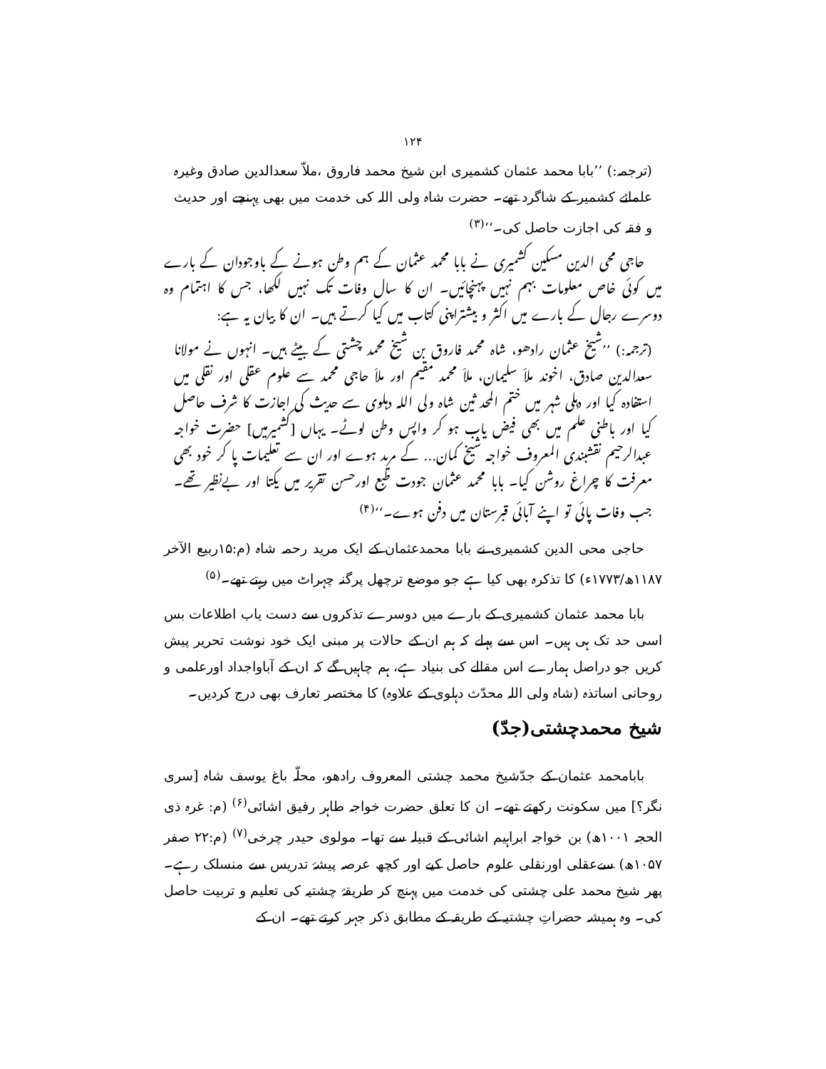۱۲۴
(ترجمہ:) ’’بابا محمد عثمان کشمیری ابن شیخ محمد فاروق ،ملاّ سعدالدین صادق وغیرہ علمائے کشمیر کے شاگرد تھے۔ حضرت شاہ ولی اللہ کی خدمت میں بھی پہنچے اور حدیث و فقہ کی اجازت حاصل کی۔‘‘<sup>(۳)</sup>
حاجی محی الدین مسکین کشمیری نے بابا محمد عثمان کے ہم وطن ہونے کے باوجودان کے بارے میں کوئی خاص معلومات بہم نہیں پہنچائیں۔ ان کا سال وفات تک نہیں لکھا، جس کا اہتمام وہ دوسرے رجال کے بارے میں اکثر و بیشتراپنی کتاب میں کیا کرتے ہیں۔ ان کا بیان یہ ہے:
(ترجمہ:) ’’شیخ عثمان رادھو، شاہ محمد فاروق بن شیخ محمد چشتی کے بیٹے ہیں۔ انہوں نے مولانا سعدالدین صادق، اخوند ملاّ سلیمان، ملاّ محمد مقیم اور ملاّ حاجی محمد سے علوم عقلی اور نقلی میں استفادہ کیا اور دہلی شہر میں ختم المحد ثین شاہ ولی اللہ دہلوی سے حدیث کی اجازت کا شرف حاصل کیا اور باطنی علم میں بھی فیض یاب ہو کر واپس وطن لوٹے۔ یہاں [کشمیرمیں] حضرت خواجہ عبدالرحیم نقشبندی المعروف خواجہ شیخ کمان... کے مرید ہوے اور ان سے تعلیمات پا کر خود بھی معرفت کا چراغ روشن کیا۔ بابا محمد عثمان جودت طبع اورحسن تقریر میں یکتا اور بےنظیر تھے۔ جب وفات پائی تو اپنے آبائی قبرستان میں دفن ہوے۔‘‘<sup>(۴)</sup>
حاجی محی الدین کشمیری نے بابا محمدعثمان کے ایک مرید رحمہ شاہ (م:۱۵ربیع الآخر ۱۱۸۷ھ/۱۷۷۳ء) کا تذکرہ بھی کیا ہے جو موضع ترچھل پرگنہ چہراٹ میں رہتے تھے۔<sup>(۵)</sup>
بابا محمد عثمان کشمیری کے بارے میں دوسرے تذکروں سے دست یاب اطلاعات بس اسی حد تک ہی ہیں۔ اس سے پہلے کہ ہم ان کے حالات پر مبنی ایک خود نوشت تحریر پیش کریں جو دراصل ہمارے اس مقالے کی بنیاد ہے، ہم چاہیں گے کہ ان کے آباواجداد اورعلمی و روحانی اساتذہ (شاہ ولی اللہ محدّث دہلوی کے علاوہ) کا مختصر تعارف بھی درج کردیں۔
شیخ محمدچشتی(جدّ)
بابامحمد عثمان کے جدّشیخ محمد چشتی المعروف رادھو، محلّہ باغ یوسف شاہ [سری نگر؟] میں سکونت رکھتے تھے۔ ان کا تعلق حضرت خواجہ طاہر رفیق اشائی<sup>(۶)</sup> (م: غرہ ذی الحجہ ۱۰۰۱ھ) بن خواجہ ابراہیم اشائی کے قبیلہ سے تھا۔ مولوی حیدر چرخی<sup>(۷)</sup> (م:۲۲ صفر ۱۰۵۷ھ) سےعقلی اورنقلی علوم حاصل کیے اور کچھ عرصہ پیشۂ تدریس سے منسلک رہے۔ پھر شیخ محمد علی چشتی کی خدمت میں پہنچ کر طریقۂ چشتیہ کی تعلیم و تربیت حاصل کی۔ وہ ہمیشہ حضراتِ چشتیہ کے طریقہ کے مطابق ذکر جہر کرتے تھے۔ ان کے